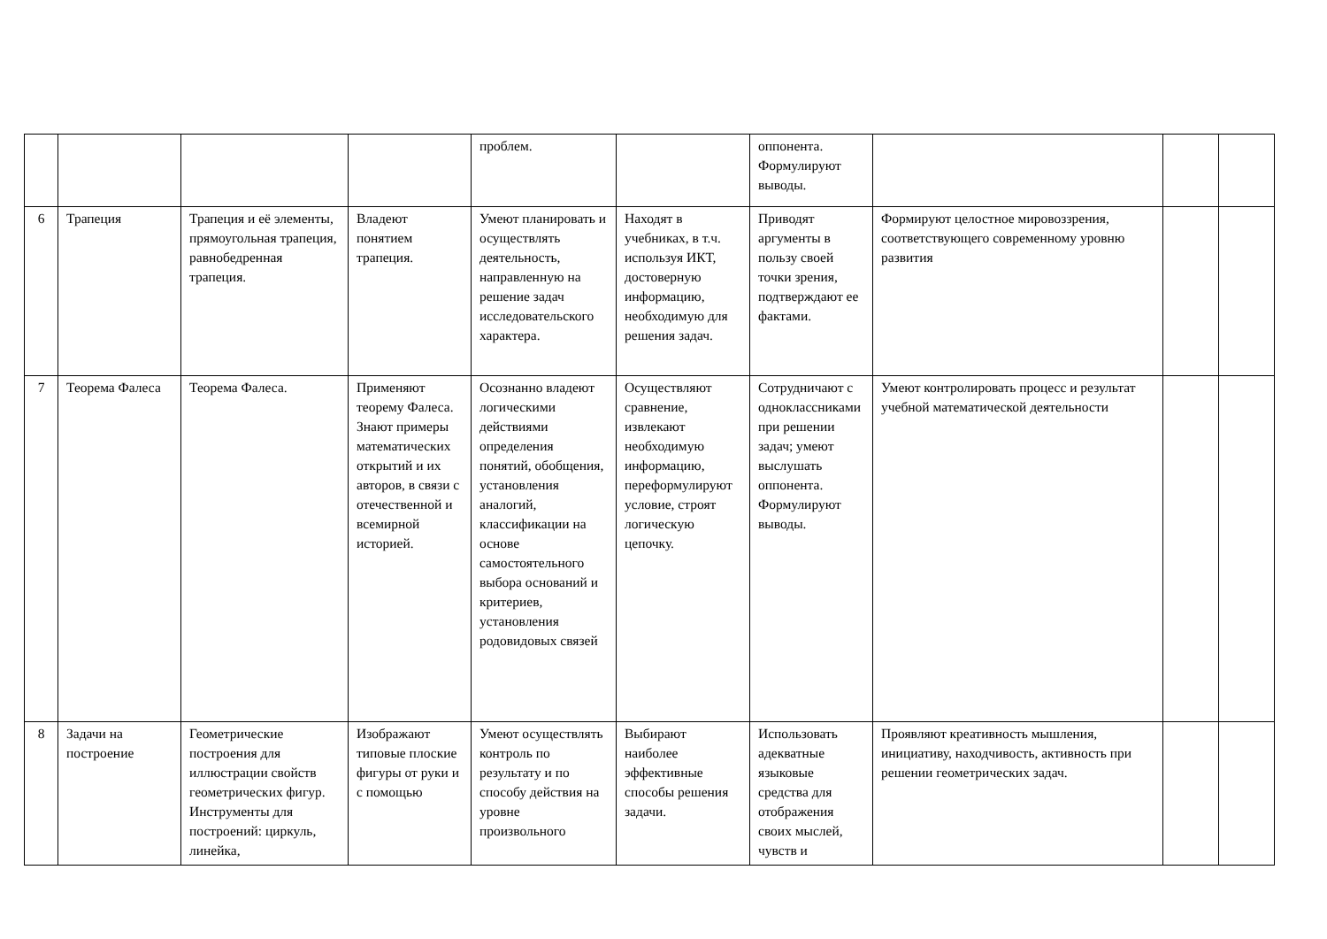| | | | | проблем. | | оппонента. Формулируют выводы. | | | |
| 6 | Трапеция | Трапеция и её элементы, прямоугольная трапеция, равнобедренная трапеция. | Владеют понятием трапеция. | Умеют планировать и осуществлять деятельность, направленную на решение задач исследовательского характера. | Находят в учебниках, в т.ч. используя ИКТ, достоверную информацию, необходимую для решения задач. | Приводят аргументы в пользу своей точки зрения, подтверждают ее фактами. | Формируют целостное мировоззрения, соответствующего современному уровню развития | | |
| 7 | Теорема Фалеса | Теорема Фалеса. | Применяют теорему Фалеса. Знают примеры математических открытий и их авторов, в связи с отечественной и всемирной историей. | Осознанно владеют логическими действиями определения понятий, обобщения, установления аналогий, классификации на основе самостоятельного выбора оснований и критериев, установления родовидовых связей | Осуществляют сравнение, извлекают необходимую информацию, переформулируют условие, строят логическую цепочку. | Сотрудничают с одноклассниками при решении задач; умеют выслушать оппонента. Формулируют выводы. | Умеют контролировать процесс и результат учебной математической деятельности | | |
| 8 | Задачи на построение | Геометрические построения для иллюстрации свойств геометрических фигур. Инструменты для построений: циркуль, линейка, | Изображают типовые плоские фигуры от руки и с помощью | Умеют осуществлять контроль по результату и по способу действия на уровне произвольного | Выбирают наиболее эффективные способы решения задачи. | Использовать адекватные языковые средства для отображения своих мыслей, чувств и | Проявляют креативность мышления, инициативу, находчивость, активность при решении геометрических задач. | | |